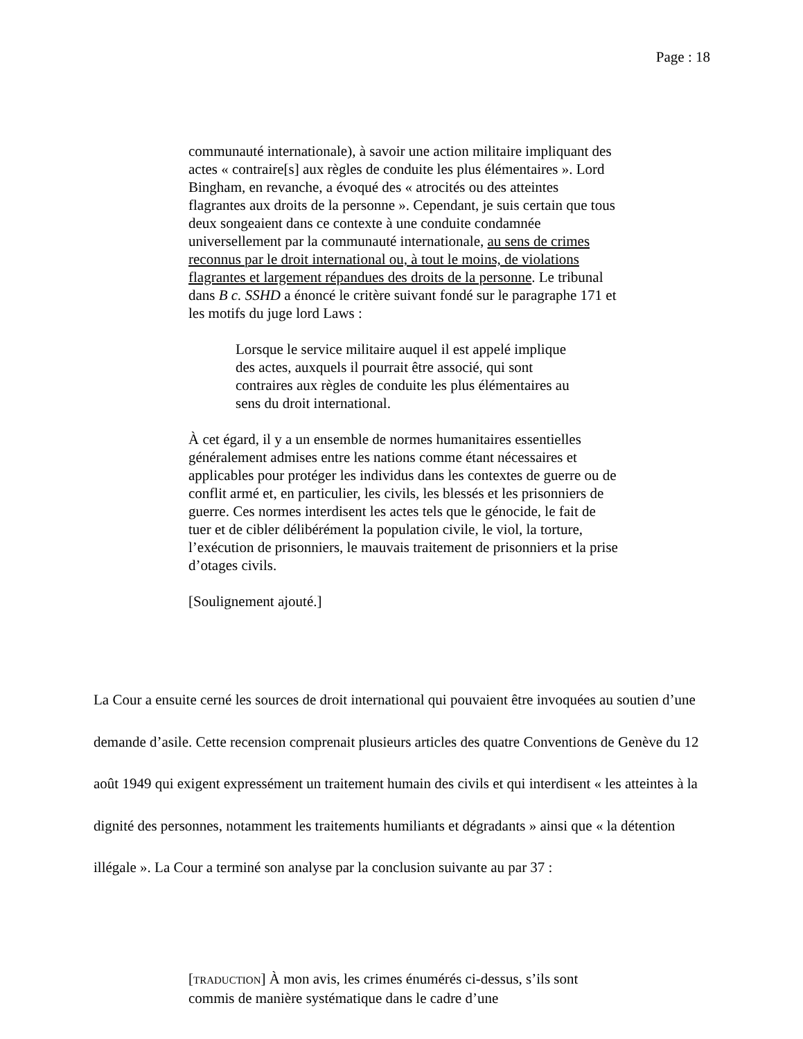Page : 18
communauté internationale), à savoir une action militaire impliquant des actes « contraire[s] aux règles de conduite les plus élémentaires ». Lord Bingham, en revanche, a évoqué des « atrocités ou des atteintes flagrantes aux droits de la personne ». Cependant, je suis certain que tous deux songeaient dans ce contexte à une conduite condamnée universellement par la communauté internationale, au sens de crimes reconnus par le droit international ou, à tout le moins, de violations flagrantes et largement répandues des droits de la personne. Le tribunal dans B c. SSHD a énoncé le critère suivant fondé sur le paragraphe 171 et les motifs du juge lord Laws :
Lorsque le service militaire auquel il est appelé implique des actes, auxquels il pourrait être associé, qui sont contraires aux règles de conduite les plus élémentaires au sens du droit international.
À cet égard, il y a un ensemble de normes humanitaires essentielles généralement admises entre les nations comme étant nécessaires et applicables pour protéger les individus dans les contextes de guerre ou de conflit armé et, en particulier, les civils, les blessés et les prisonniers de guerre. Ces normes interdisent les actes tels que le génocide, le fait de tuer et de cibler délibérément la population civile, le viol, la torture, l’exécution de prisonniers, le mauvais traitement de prisonniers et la prise d’otages civils.
[Soulignement ajouté.]
La Cour a ensuite cerné les sources de droit international qui pouvaient être invoquées au soutien d’une demande d’asile. Cette recension comprenait plusieurs articles des quatre Conventions de Genève du 12 août 1949 qui exigent expressément un traitement humain des civils et qui interdisent « les atteintes à la dignité des personnes, notamment les traitements humiliants et dégradants » ainsi que « la détention illégale ». La Cour a terminé son analyse par la conclusion suivante au par 37 :
[TRADUCTION] À mon avis, les crimes énumérés ci-dessus, s’ils sont commis de manière systématique dans le cadre d’une